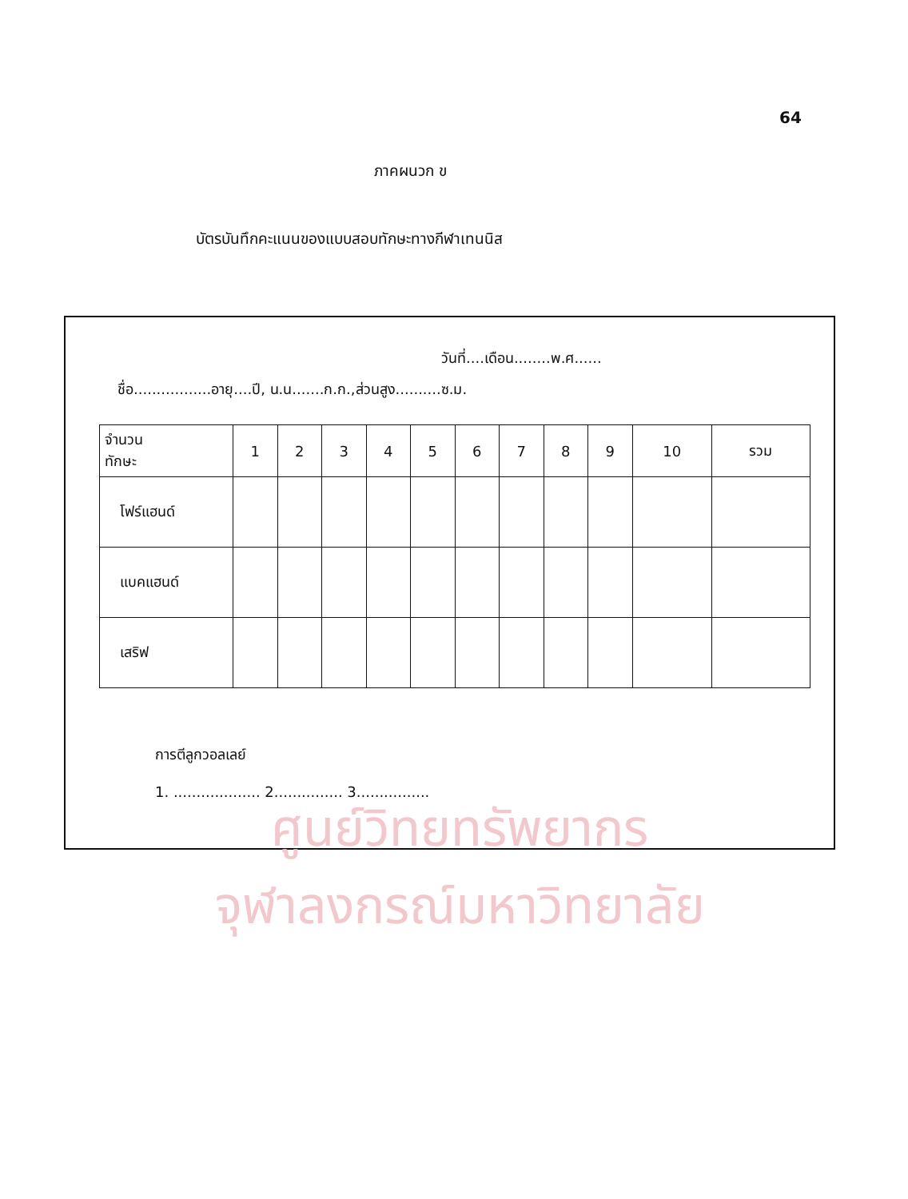64
ภาคผนวก ข
บัตรบันทึกคะแนนของแบบสอบทักษะทางกีฬาเทนนิส
วันที่....เดือน........พ.ศ......
ชื่อ.................อายุ....ปี, น.น.......ก.ก.,ส่วนสูง..........ซ.ม.
| จำนวน ทักษะ | 1 | 2 | 3 | 4 | 5 | 6 | 7 | 8 | 9 | 10 | รวม |
| --- | --- | --- | --- | --- | --- | --- | --- | --- | --- | --- | --- |
| โฟร์แฮนด์ | | | | | | | | | | | |
| แบคแฮนด์ | | | | | | | | | | | |
| เสริฟ | | | | | | | | | | | |
การตีลูกวอลเลย์
1. ................... 2............... 3................
ศูนย์วิทยทรัพยากร
จุฬาลงกรณ์มหาวิทยาลัย